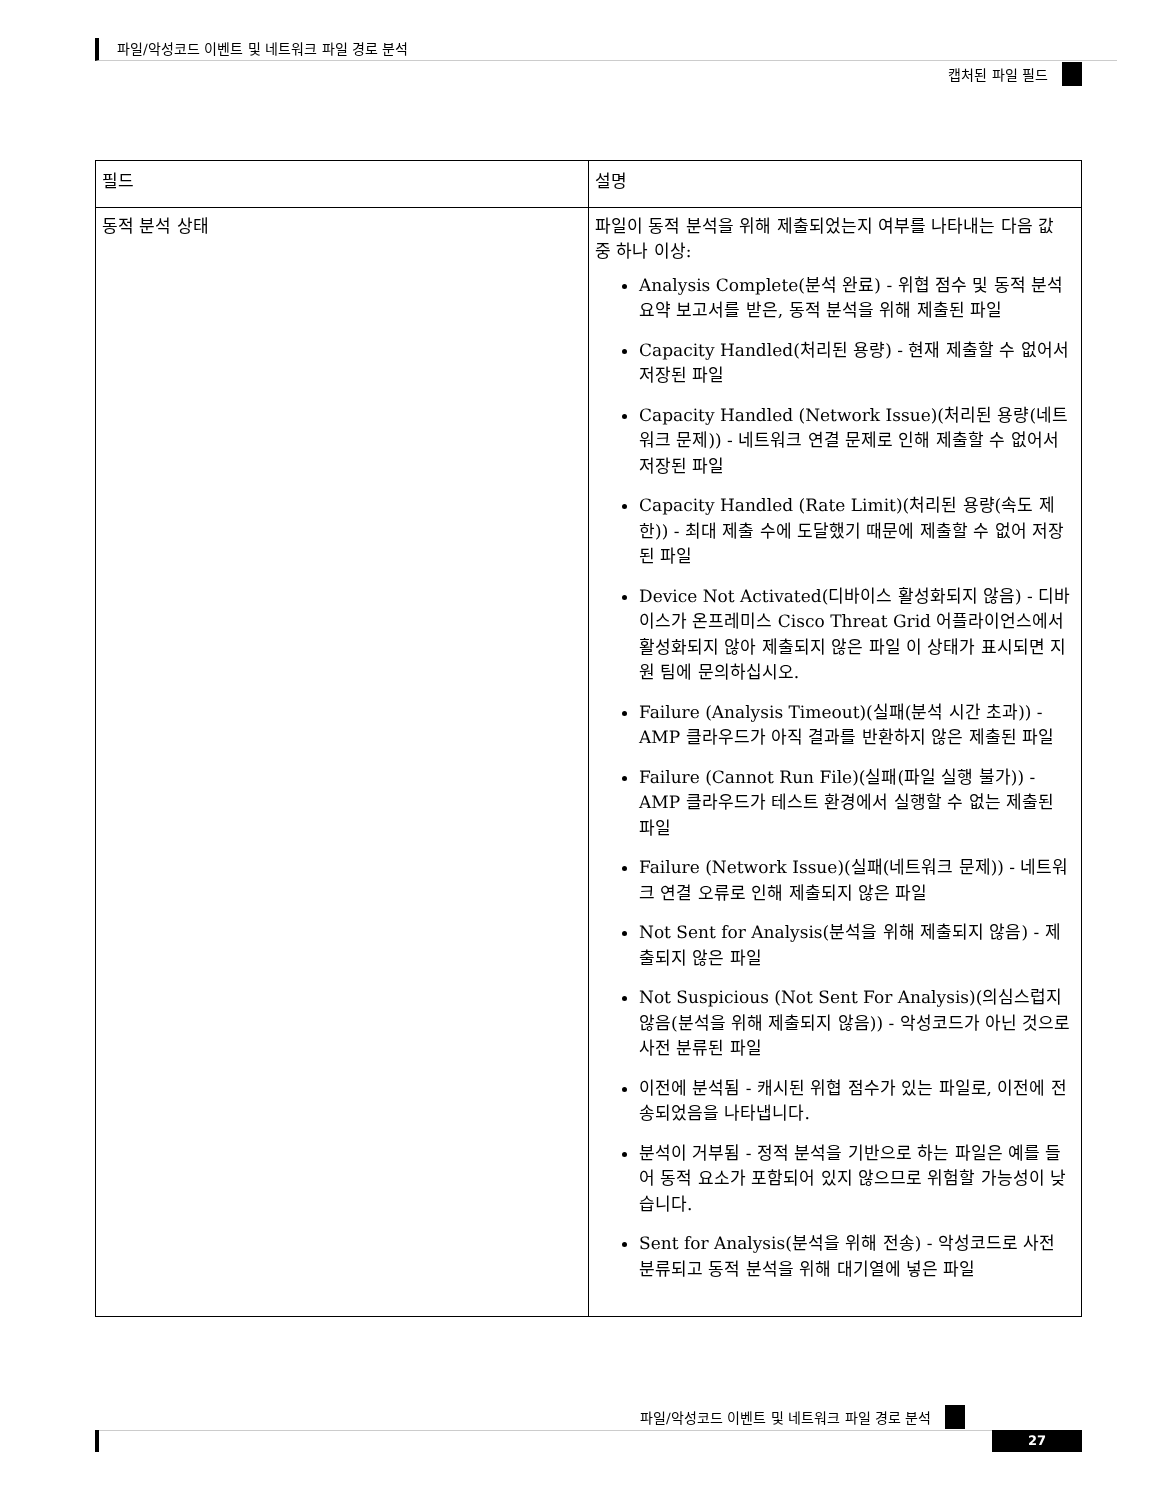파일/악성코드 이벤트 및 네트워크 파일 경로 분석
캡처된 파일 필드
| 필드 | 설명 |
| --- | --- |
| 동적 분석 상태 | 파일이 동적 분석을 위해 제출되었는지 여부를 나타내는 다음 값 중 하나 이상: Analysis Complete(분석 완료) - 위협 점수 및 동적 분석 요약 보고서를 받은, 동적 분석을 위해 제출된 파일 Capacity Handled(처리된 용량) - 현재 제출할 수 없어서 저장된 파일 Capacity Handled (Network Issue)(처리된 용량(네트워크 문제)) - 네트워크 연결 문제로 인해 제출할 수 없어서 저장된 파일 Capacity Handled (Rate Limit)(처리된 용량(속도 제한)) - 최대 제출 수에 도달했기 때문에 제출할 수 없어 저장된 파일 Device Not Activated(디바이스 활성화되지 않음) - 디바이스가 온프레미스 Cisco Threat Grid 어플라이언스에서 활성화되지 않아 제출되지 않은 파일 이 상태가 표시되면 지원 팀에 문의하십시오. Failure (Analysis Timeout)(실패(분석 시간 초과)) - AMP 클라우드가 아직 결과를 반환하지 않은 제출된 파일 Failure (Cannot Run File)(실패(파일 실행 불가)) - AMP 클라우드가 테스트 환경에서 실행할 수 없는 제출된 파일 Failure (Network Issue)(실패(네트워크 문제)) - 네트워크 연결 오류로 인해 제출되지 않은 파일 Not Sent for Analysis(분석을 위해 제출되지 않음) - 제출되지 않은 파일 Not Suspicious (Not Sent For Analysis)(의심스럽지 않음(분석을 위해 제출되지 않음)) - 악성코드가 아닌 것으로 사전 분류된 파일 이전에 분석됨 - 캐시된 위협 점수가 있는 파일로, 이전에 전송되었음을 나타냅니다. 분석이 거부됨 - 정적 분석을 기반으로 하는 파일은 예를 들어 동적 요소가 포함되어 있지 않으므로 위험할 가능성이 낮습니다. Sent for Analysis(분석을 위해 전송) - 악성코드로 사전 분류되고 동적 분석을 위해 대기열에 넣은 파일 |
파일/악성코드 이벤트 및 네트워크 파일 경로 분석
27